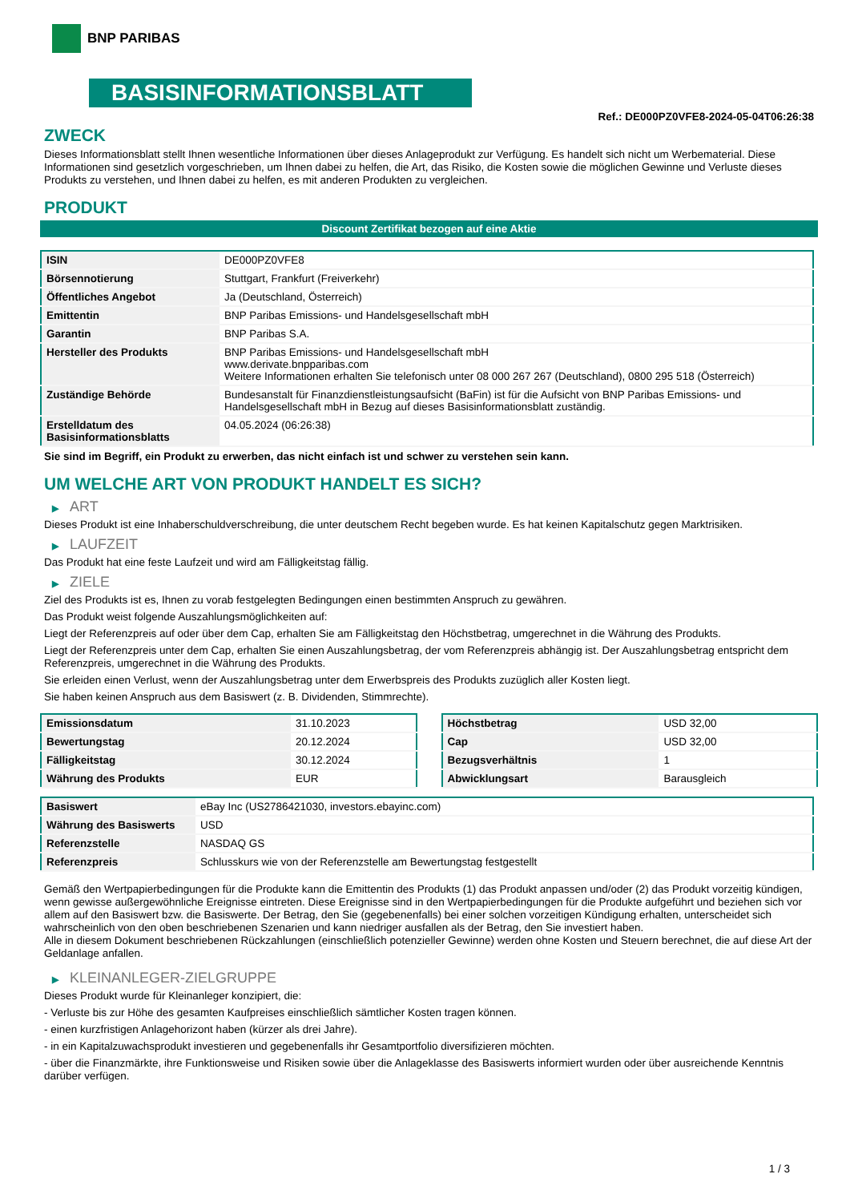BNP PARIBAS
BASISINFORMATIONSBLATT
Ref.: DE000PZ0VFE8-2024-05-04T06:26:38
ZWECK
Dieses Informationsblatt stellt Ihnen wesentliche Informationen über dieses Anlageprodukt zur Verfügung. Es handelt sich nicht um Werbematerial. Diese Informationen sind gesetzlich vorgeschrieben, um Ihnen dabei zu helfen, die Art, das Risiko, die Kosten sowie die möglichen Gewinne und Verluste dieses Produkts zu verstehen, und Ihnen dabei zu helfen, es mit anderen Produkten zu vergleichen.
PRODUKT
Discount Zertifikat bezogen auf eine Aktie
| ISIN | DE000PZ0VFE8 |
| Börsennotierung | Stuttgart, Frankfurt (Freiverkehr) |
| Öffentliches Angebot | Ja (Deutschland, Österreich) |
| Emittentin | BNP Paribas Emissions- und Handelsgesellschaft mbH |
| Garantin | BNP Paribas S.A. |
| Hersteller des Produkts | BNP Paribas Emissions- und Handelsgesellschaft mbH www.derivate.bnpparibas.com Weitere Informationen erhalten Sie telefonisch unter 08 000 267 267 (Deutschland), 0800 295 518 (Österreich) |
| Zuständige Behörde | Bundesanstalt für Finanzdienstleistungsaufsicht (BaFin) ist für die Aufsicht von BNP Paribas Emissions- und Handelsgesellschaft mbH in Bezug auf dieses Basisinformationsblatt zuständig. |
| Erstelldatum des Basisinformationsblatts | 04.05.2024 (06:26:38) |
Sie sind im Begriff, ein Produkt zu erwerben, das nicht einfach ist und schwer zu verstehen sein kann.
UM WELCHE ART VON PRODUKT HANDELT ES SICH?
▶ ART
Dieses Produkt ist eine Inhaberschuldverschreibung, die unter deutschem Recht begeben wurde. Es hat keinen Kapitalschutz gegen Marktrisiken.
▶ LAUFZEIT
Das Produkt hat eine feste Laufzeit und wird am Fälligkeitstag fällig.
▶ ZIELE
Ziel des Produkts ist es, Ihnen zu vorab festgelegten Bedingungen einen bestimmten Anspruch zu gewähren.
Das Produkt weist folgende Auszahlungsmöglichkeiten auf:
Liegt der Referenzpreis auf oder über dem Cap, erhalten Sie am Fälligkeitstag den Höchstbetrag, umgerechnet in die Währung des Produkts.
Liegt der Referenzpreis unter dem Cap, erhalten Sie einen Auszahlungsbetrag, der vom Referenzpreis abhängig ist. Der Auszahlungsbetrag entspricht dem Referenzpreis, umgerechnet in die Währung des Produkts.
Sie erleiden einen Verlust, wenn der Auszahlungsbetrag unter dem Erwerbspreis des Produkts zuzüglich aller Kosten liegt.
Sie haben keinen Anspruch aus dem Basiswert (z. B. Dividenden, Stimmrechte).
| Emissionsdatum | 31.10.2023 |
| Bewertungstag | 20.12.2024 |
| Fälligkeitstag | 30.12.2024 |
| Währung des Produkts | EUR |
| Höchstbetrag | USD 32,00 |
| Cap | USD 32,00 |
| Bezugsverhältnis | 1 |
| Abwicklungsart | Barausgleich |
| Basiswert | eBay Inc (US2786421030, investors.ebayinc.com) |
| Währung des Basiswerts | USD |
| Referenzstelle | NASDAQ GS |
| Referenzpreis | Schlusskurs wie von der Referenzstelle am Bewertungstag festgestellt |
Gemäß den Wertpapierbedingungen für die Produkte kann die Emittentin des Produkts (1) das Produkt anpassen und/oder (2) das Produkt vorzeitig kündigen, wenn gewisse außergewöhnliche Ereignisse eintreten. Diese Ereignisse sind in den Wertpapierbedingungen für die Produkte aufgeführt und beziehen sich vor allem auf den Basiswert bzw. die Basiswerte. Der Betrag, den Sie (gegebenenfalls) bei einer solchen vorzeitigen Kündigung erhalten, unterscheidet sich wahrscheinlich von den oben beschriebenen Szenarien und kann niedriger ausfallen als der Betrag, den Sie investiert haben.
Alle in diesem Dokument beschriebenen Rückzahlungen (einschließlich potenzieller Gewinne) werden ohne Kosten und Steuern berechnet, die auf diese Art der Geldanlage anfallen.
▶ KLEINANLEGER-ZIELGRUPPE
Dieses Produkt wurde für Kleinanleger konzipiert, die:
- Verluste bis zur Höhe des gesamten Kaufpreises einschließlich sämtlicher Kosten tragen können.
- einen kurzfristigen Anlagehorizont haben (kürzer als drei Jahre).
- in ein Kapitalzuwachsprodukt investieren und gegebenenfalls ihr Gesamtportfolio diversifizieren möchten.
- über die Finanzmärkte, ihre Funktionsweise und Risiken sowie über die Anlageklasse des Basiswerts informiert wurden oder über ausreichende Kenntnis darüber verfügen.
1 / 3